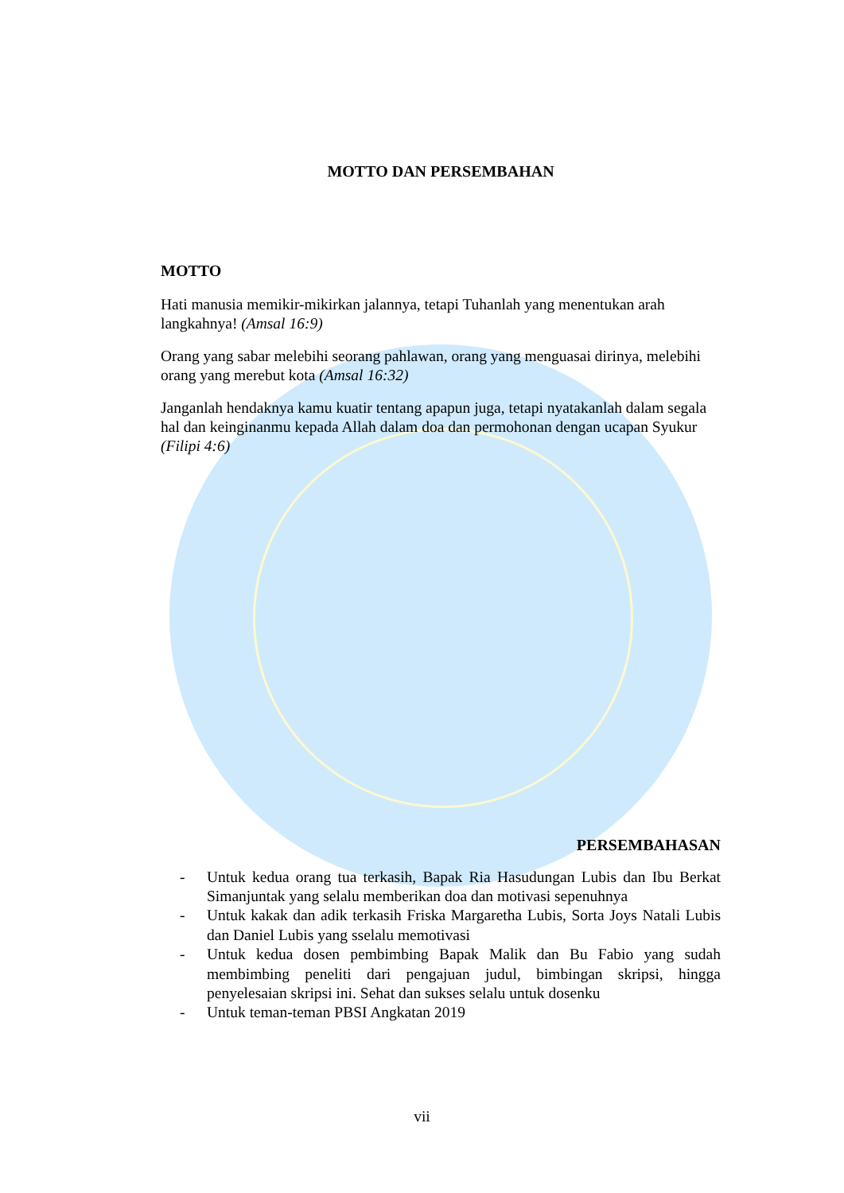MOTTO DAN PERSEMBAHAN
MOTTO
Hati manusia memikir-mikirkan jalannya, tetapi Tuhanlah yang menentukan arah langkahnya! (Amsal 16:9)
Orang yang sabar melebihi seorang pahlawan, orang yang menguasai dirinya, melebihi orang yang merebut kota (Amsal 16:32)
Janganlah hendaknya kamu kuatir tentang apapun juga, tetapi nyatakanlah dalam segala hal dan keinginanmu kepada Allah dalam doa dan permohonan dengan ucapan Syukur (Filipi 4:6)
PERSEMBAHASAN
- Untuk kedua orang tua terkasih, Bapak Ria Hasudungan Lubis dan Ibu Berkat Simanjuntak yang selalu memberikan doa dan motivasi sepenuhnya
- Untuk kakak dan adik terkasih Friska Margaretha Lubis, Sorta Joys Natali Lubis dan Daniel Lubis yang sselalu memotivasi
- Untuk kedua dosen pembimbing Bapak Malik dan Bu Fabio yang sudah membimbing peneliti dari pengajuan judul, bimbingan skripsi, hingga penyelesaian skripsi ini. Sehat dan sukses selalu untuk dosenku
- Untuk teman-teman PBSI Angkatan 2019
vii